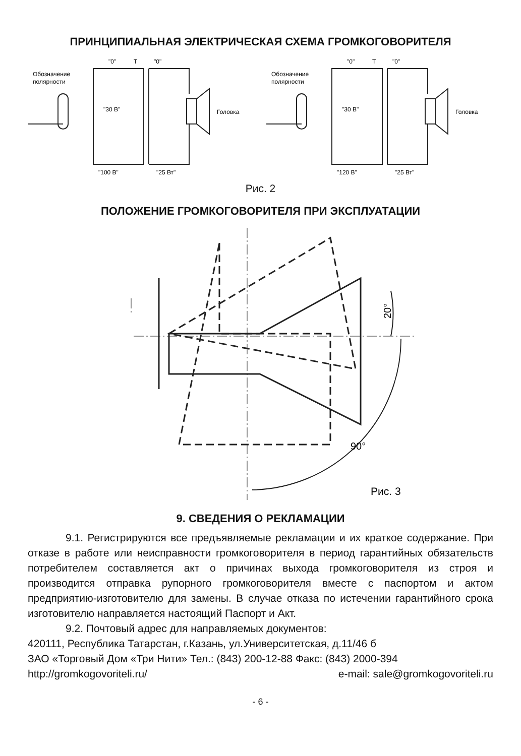ПРИНЦИПИАЛЬНАЯ ЭЛЕКТРИЧЕСКАЯ СХЕМА ГРОМКОГОВОРИТЕЛЯ
Обозначение
полярности
"0"
T
"0"
"30 В"
Головка
"100 В"
"25 Вт"
Обозначение
полярности
"0"
T
"0"
"30 В"
Головка
"120 В"
"25 Вт"
Рис. 2
ПОЛОЖЕНИЕ ГРОМКОГОВОРИТЕЛЯ ПРИ ЭКСПЛУАТАЦИИ
20°
90°
Рис. 3
9. СВЕДЕНИЯ О РЕКЛАМАЦИИ
9.1. Регистрируются все предъявляемые рекламации и их краткое содержание. При отказе в работе или неисправности громкоговорителя в период гарантийных обязательств потребителем составляется акт о причинах выхода громкоговорителя из строя и производится отправка рупорного громкоговорителя вместе с паспортом и актом предприятию-изготовителю для замены. В случае отказа по истечении гарантийного срока изготовителю направляется настоящий Паспорт и Акт.
9.2. Почтовый адрес для направляемых документов:
420111, Республика Татарстан, г.Казань, ул.Университетская, д.11/46 б
ЗАО «Торговый Дом «Три Нити» Тел.: (843) 200-12-88 Факс: (843) 2000-394
http://gromkogovoriteli.ru/ e-mail: sale@gromkogovoriteli.ru
- 6 -